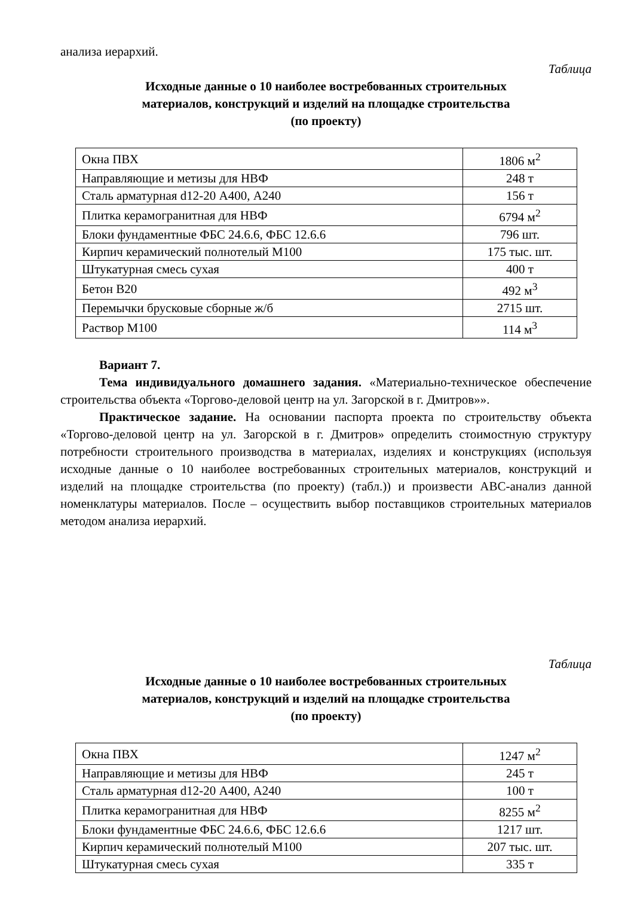анализа иерархий.
Таблица
Исходные данные о 10 наиболее востребованных строительных
материалов, конструкций и изделий на площадке строительства
(по проекту)
| Окна ПВХ | 1806 м<sup>2</sup> |
| Направляющие и метизы для НВФ | 248 т |
| Сталь арматурная d12-20 А400, А240 | 156 т |
| Плитка керамогранитная для НВФ | 6794 м<sup>2</sup> |
| Блоки фундаментные ФБС 24.6.6, ФБС 12.6.6 | 796 шт. |
| Кирпич керамический полнотелый М100 | 175 тыс. шт. |
| Штукатурная смесь сухая | 400 т |
| Бетон В20 | 492 м<sup>3</sup> |
| Перемычки брусковые сборные ж/б | 2715 шт. |
| Раствор М100 | 114 м<sup>3</sup> |
Вариант 7.
Тема индивидуального домашнего задания. «Материально-техническое обеспечение строительства объекта «Торгово-деловой центр на ул. Загорской в г. Дмитров»».
Практическое задание. На основании паспорта проекта по строительству объекта «Торгово-деловой центр на ул. Загорской в г. Дмитров» определить стоимостную структуру потребности строительного производства в материалах, изделиях и конструкциях (используя исходные данные о 10 наиболее востребованных строительных материалов, конструкций и изделий на площадке строительства (по проекту) (табл.)) и произвести ABC-анализ данной номенклатуры материалов. После – осуществить выбор поставщиков строительных материалов методом анализа иерархий.
Таблица
Исходные данные о 10 наиболее востребованных строительных
материалов, конструкций и изделий на площадке строительства
(по проекту)
| Окна ПВХ | 1247 м<sup>2</sup> |
| Направляющие и метизы для НВФ | 245 т |
| Сталь арматурная d12-20 А400, А240 | 100 т |
| Плитка керамогранитная для НВФ | 8255 м<sup>2</sup> |
| Блоки фундаментные ФБС 24.6.6, ФБС 12.6.6 | 1217 шт. |
| Кирпич керамический полнотелый М100 | 207 тыс. шт. |
| Штукатурная смесь сухая | 335 т |